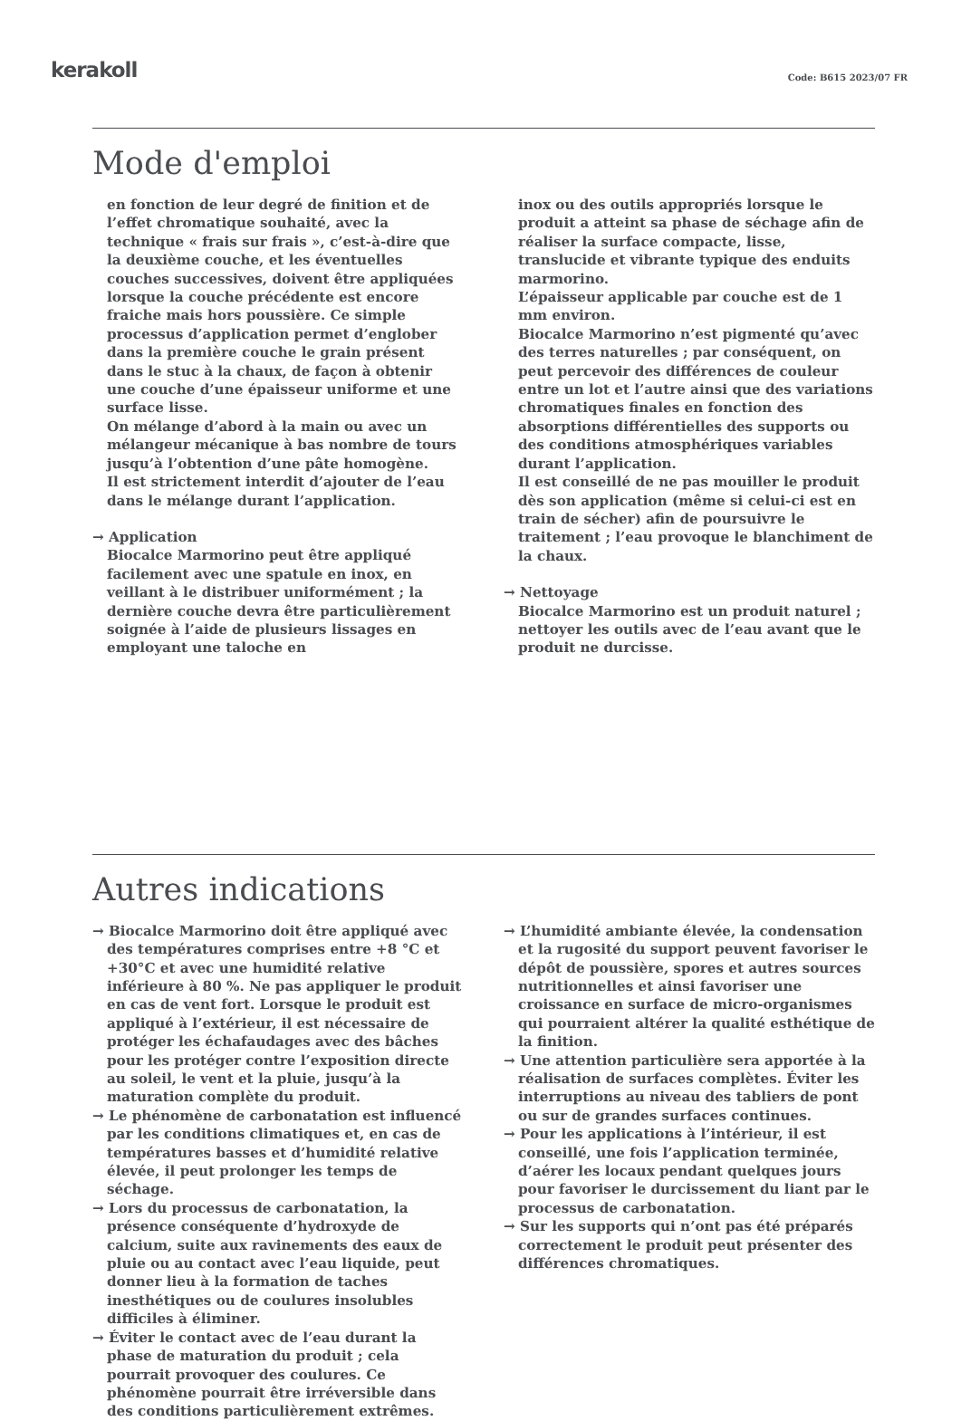kerakoll
Code: B615 2023/07 FR
Mode d'emploi
en fonction de leur degré de finition et de l’effet chromatique souhaité, avec la technique « frais sur frais », c’est-à-dire que la deuxième couche, et les éventuelles couches successives, doivent être appliquées lorsque la couche précédente est encore fraiche mais hors poussière. Ce simple processus d’application permet d’englober dans la première couche le grain présent dans le stuc à la chaux, de façon à obtenir une couche d’une épaisseur uniforme et une surface lisse.
On mélange d’abord à la main ou avec un mélangeur mécanique à bas nombre de tours jusqu’à l’obtention d’une pâte homogène.
Il est strictement interdit d’ajouter de l’eau dans le mélange durant l’application.
→ Application
Biocalce Marmorino peut être appliqué facilement avec une spatule en inox, en veillant à le distribuer uniformément ; la dernière couche devra être particulièrement soignée à l’aide de plusieurs lissages en employant une taloche en
inox ou des outils appropriés lorsque le produit a atteint sa phase de séchage afin de réaliser la surface compacte, lisse, translucide et vibrante typique des enduits marmorino.
L’épaisseur applicable par couche est de 1 mm environ.
Biocalce Marmorino n’est pigmenté qu’avec des terres naturelles ; par conséquent, on peut percevoir des différences de couleur entre un lot et l’autre ainsi que des variations chromatiques finales en fonction des absorptions différentielles des supports ou des conditions atmosphériques variables durant l’application.
Il est conseillé de ne pas mouiller le produit dès son application (même si celui-ci est en train de sécher) afin de poursuivre le traitement ; l’eau provoque le blanchiment de la chaux.
→ Nettoyage
Biocalce Marmorino est un produit naturel ; nettoyer les outils avec de l’eau avant que le produit ne durcisse.
Autres indications
→ Biocalce Marmorino doit être appliqué avec des températures comprises entre +8 °C et +30°C et avec une humidité relative inférieure à 80 %. Ne pas appliquer le produit en cas de vent fort. Lorsque le produit est appliqué à l’extérieur, il est nécessaire de protéger les échafaudages avec des bâches pour les protéger contre l’exposition directe au soleil, le vent et la pluie, jusqu’à la maturation complète du produit.
→ Le phénomène de carbonatation est influencé par les conditions climatiques et, en cas de températures basses et d’humidité relative élevée, il peut prolonger les temps de séchage.
→ Lors du processus de carbonatation, la présence conséquente d’hydroxyde de calcium, suite aux ravinements des eaux de pluie ou au contact avec l’eau liquide, peut donner lieu à la formation de taches inesthétiques ou de coulures insolubles difficiles à éliminer.
→ Éviter le contact avec de l’eau durant la phase de maturation du produit ; cela pourrait provoquer des coulures. Ce phénomène pourrait être irréversible dans des conditions particulièrement extrêmes.
→ L’humidité ambiante élevée, la condensation et la rugosité du support peuvent favoriser le dépôt de poussière, spores et autres sources nutritionnelles et ainsi favoriser une croissance en surface de micro-organismes qui pourraient altérer la qualité esthétique de la finition.
→ Une attention particulière sera apportée à la réalisation de surfaces complètes. Éviter les interruptions au niveau des tabliers de pont ou sur de grandes surfaces continues.
→ Pour les applications à l’intérieur, il est conseillé, une fois l’application terminée, d’aérer les locaux pendant quelques jours pour favoriser le durcissement du liant par le processus de carbonatation.
→ Sur les supports qui n’ont pas été préparés correctement le produit peut présenter des différences chromatiques.